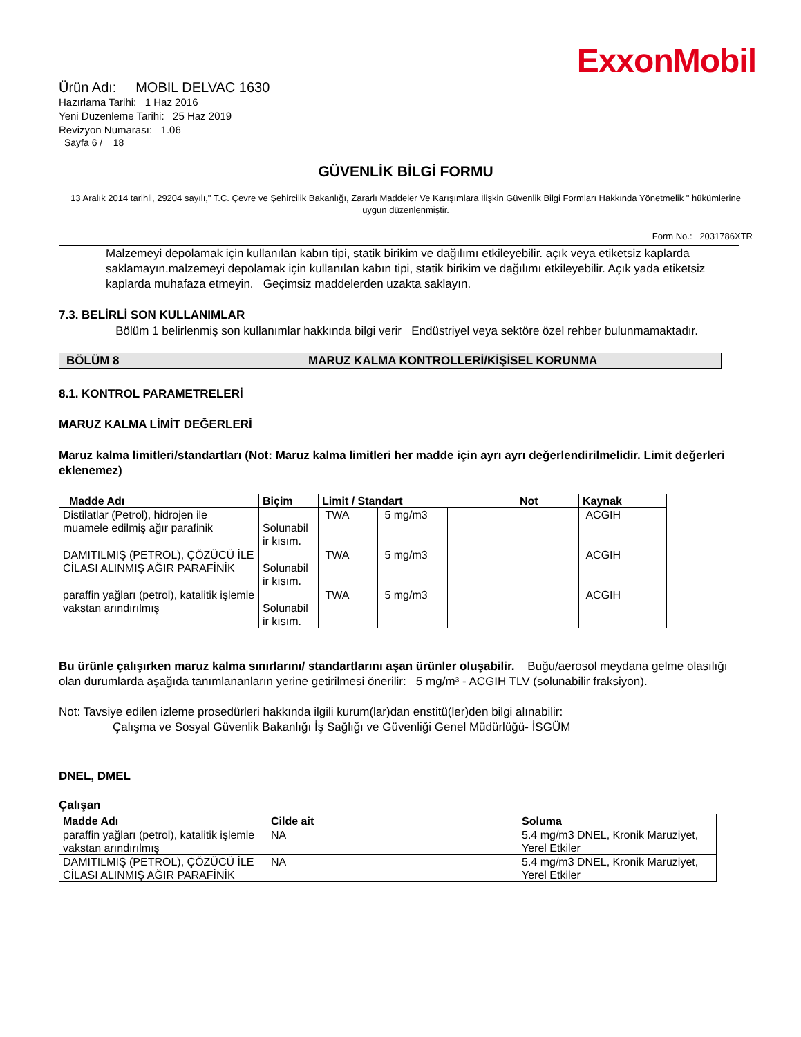ExxonMobil
Ürün Adı: MOBIL DELVAC 1630
Hazırlama Tarihi: 1 Haz 2016
Yeni Düzenleme Tarihi: 25 Haz 2019
Revizyon Numarası: 1.06
Sayfa 6 / 18
GÜVENLİK BİLGİ FORMU
13 Aralık 2014 tarihli, 29204 sayılı," T.C. Çevre ve Şehircilik Bakanlığı, Zararlı Maddeler Ve Karışımlara İlişkin Güvenlik Bilgi Formları Hakkında Yönetmelik " hükümlerine uygun düzenlenmiştir.
Form No.: 2031786XTR
Malzemeyi depolamak için kullanılan kabın tipi, statik birikim ve dağılımı etkileyebilir. açık veya etiketsiz kaplarda saklamayın.malzemeyi depolamak için kullanılan kabın tipi, statik birikim ve dağılımı etkileyebilir. Açık yada etiketsiz kaplarda muhafaza etmeyin. Geçimsiz maddelerden uzakta saklayın.
7.3. BELİRLİ SON KULLANIMLAR
Bölüm 1 belirlenmiş son kullanımlar hakkında bilgi verir Endüstriyel veya sektöre özel rehber bulunmamaktadır.
BÖLÜM 8 MARUZ KALMA KONTROLLERİ/KİŞİSEL KORUNMA
8.1. KONTROL PARAMETRELERİ
MARUZ KALMA LİMİT DEĞERLERİ
Maruz kalma limitleri/standartları (Not: Maruz kalma limitleri her madde için ayrı ayrı değerlendirilmelidir. Limit değerleri eklenemez)
| Madde Adı | Biçim | Limit / Standart | | | Not | Kaynak |
| --- | --- | --- | --- | --- | --- | --- |
| Distilatlar (Petrol), hidrojen ile muamele edilmiş ağır parafinik | Solunabil ir kısım. | TWA | 5 mg/m3 | | | ACGIH |
| DAMITILMIŞ (PETROL), ÇÖZÜCÜ İLE CİLASI ALINMIŞ AĞIR PARAFİNİK | Solunabil ir kısım. | TWA | 5 mg/m3 | | | ACGIH |
| paraffin yağları (petrol), katalitik işlemle vakstan arındırılmış | Solunabil ir kısım. | TWA | 5 mg/m3 | | | ACGIH |
Bu ürünle çalışırken maruz kalma sınırlarını/ standartlarını aşan ürünler oluşabilir. Buğu/aerosol meydana gelme olasılığı olan durumlarda aşağıda tanımlananların yerine getirilmesi önerilir: 5 mg/m³ - ACGIH TLV (solunabilir fraksiyon).
Not: Tavsiye edilen izleme prosedürleri hakkında ilgili kurum(lar)dan enstitü(ler)den bilgi alınabilir:
Çalışma ve Sosyal Güvenlik Bakanlığı İş Sağlığı ve Güvenliği Genel Müdürlüğü- İSGÜM
DNEL, DMEL
Çalışan
| Madde Adı | Cilde ait | Soluma |
| --- | --- | --- |
| paraffin yağları (petrol), katalitik işlemle vakstan arındırılmış | NA | 5.4 mg/m3 DNEL, Kronik Maruziyet, Yerel Etkiler |
| DAMITILMIŞ (PETROL), ÇÖZÜCÜ İLE CİLASI ALINMIŞ AĞIR PARAFİNİK | NA | 5.4 mg/m3 DNEL, Kronik Maruziyet, Yerel Etkiler |